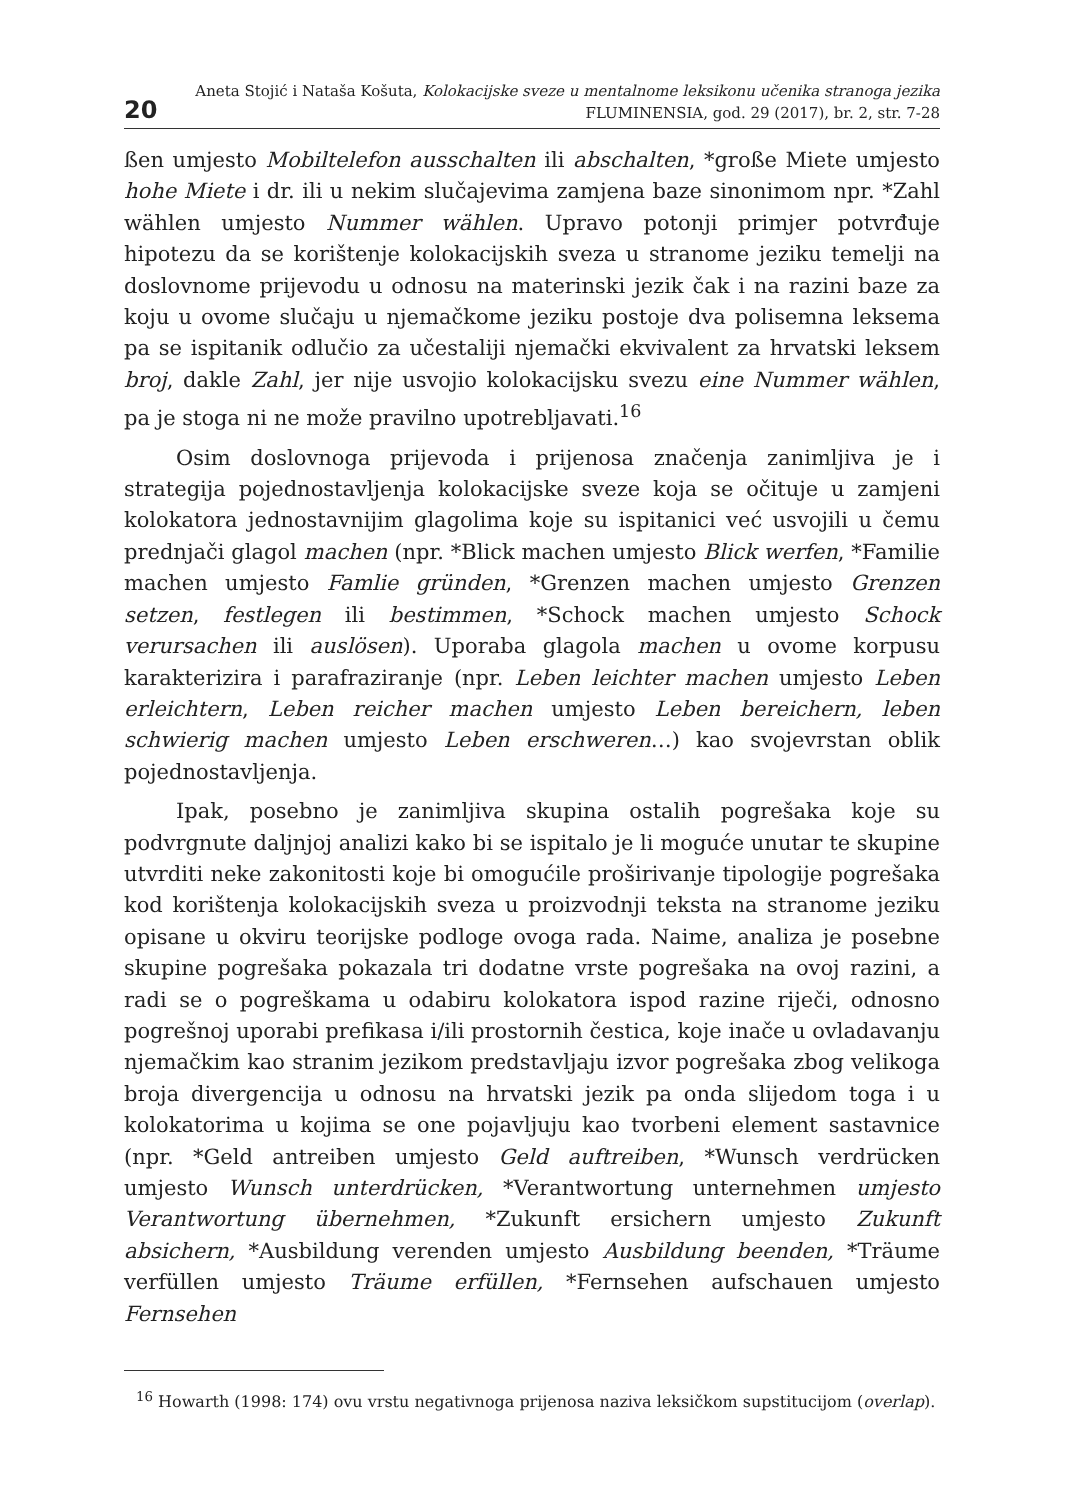20
Aneta Stojić i Nataša Košuta, Kolokacijske sveze u mentalnome leksikonu učenika stranoga jezika
FLUMINENSIA, god. 29 (2017), br. 2, str. 7-28
ßen umjesto Mobiltelefon ausschalten ili abschalten, *große Miete umjesto hohe Miete i dr. ili u nekim slučajevima zamjena baze sinonimom npr. *Zahl wählen umjesto Nummer wählen. Upravo potonji primjer potvrđuje hipotezu da se korištenje kolokacijskih sveza u stranome jeziku temelji na doslovnome prijevodu u odnosu na materinski jezik čak i na razini baze za koju u ovome slučaju u njemačkome jeziku postoje dva polisemna leksema pa se ispitanik odlučio za učestaliji njemački ekvivalent za hrvatski leksem broj, dakle Zahl, jer nije usvojio kolokacijsku svezu eine Nummer wählen, pa je stoga ni ne može pravilno upotrebljavati.<sup>16</sup>
Osim doslovnoga prijevoda i prijenosa značenja zanimljiva je i strategija pojednostavljenja kolokacijske sveze koja se očituje u zamjeni kolokatora jednostavnijim glagolima koje su ispitanici već usvojili u čemu prednjači glagol machen (npr. *Blick machen umjesto Blick werfen, *Familie machen umjesto Famlie gründen, *Grenzen machen umjesto Grenzen setzen, festlegen ili bestimmen, *Schock machen umjesto Schock verursachen ili auslösen). Uporaba glagola machen u ovome korpusu karakterizira i parafraziranje (npr. Leben leichter machen umjesto Leben erleichtern, Leben reicher machen umjesto Leben bereichern, leben schwierig machen umjesto Leben erschweren…) kao svojevrstan oblik pojednostavljenja.
Ipak, posebno je zanimljiva skupina ostalih pogrešaka koje su podvrgnute daljnjoj analizi kako bi se ispitalo je li moguće unutar te skupine utvrditi neke zakonitosti koje bi omogućile proširivanje tipologije pogrešaka kod korištenja kolokacijskih sveza u proizvodnji teksta na stranome jeziku opisane u okviru teorijske podloge ovoga rada. Naime, analiza je posebne skupine pogrešaka pokazala tri dodatne vrste pogrešaka na ovoj razini, a radi se o pogreškama u odabiru kolokatora ispod razine riječi, odnosno pogrešnoj uporabi prefikasa i/ili prostornih čestica, koje inače u ovladavanju njemačkim kao stranim jezikom predstavljaju izvor pogrešaka zbog velikoga broja divergencija u odnosu na hrvatski jezik pa onda slijedom toga i u kolokatorima u kojima se one pojavljuju kao tvorbeni element sastavnice (npr. *Geld antreiben umjesto Geld auftreiben, *Wunsch verdrücken umjesto Wunsch unterdrücken, *Verantwortung unternehmen umjesto Verantwortung übernehmen, *Zukunft ersichern umjesto Zukunft absichern, *Ausbildung verenden umjesto Ausbildung beenden, *Träume verfüllen umjesto Träume erfüllen, *Fernsehen aufschauen umjesto Fernsehen
<sup>16</sup> Howarth (1998: 174) ovu vrstu negativnoga prijenosa naziva leksičkom supstitucijom (overlap).